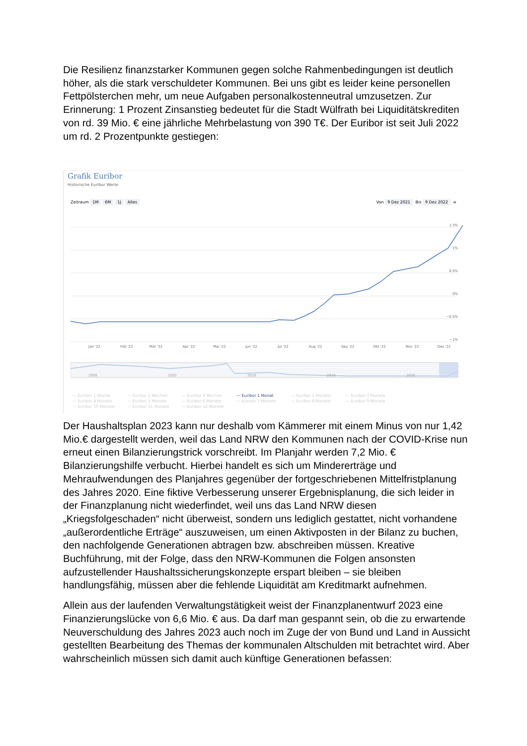Die Resilienz finanzstarker Kommunen gegen solche Rahmenbedingungen ist deutlich höher, als die stark verschuldeter Kommunen. Bei uns gibt es leider keine personellen Fettpölsterchen mehr, um neue Aufgaben personalkostenneutral umzusetzen. Zur Erinnerung: 1 Prozent Zinsanstieg bedeutet für die Stadt Wülfrath bei Liquiditätskrediten von rd. 39 Mio. € eine jährliche Mehrbelastung von 390 T€. Der Euribor ist seit Juli 2022 um rd. 2 Prozentpunkte gestiegen:
Grafik Euribor
Historische Euribor Werte
Zeitraum 1M 6M 1J Alles Von 9 Dez 2021 Bis 9 Dez 2022 ≡
1.5%
1%
0.5%
0%
−0.5%
−1%
Jan '22
Feb '22
Mär '22
Apr '22
Mai '22
Jun '22
Jul '22
Aug '22
Sep '22
Okt '22
Nov '22
Dez '22
2000
2005
2010
2015
2020
— Euribor 1 Woche — Euribor 2 Wochen — Euribor 3 Wochen — Euribor 1 Monat — Euribor 2 Monate — Euribor 3 Monate — Euribor 4 Monate — Euribor 5 Monate — Euribor 6 Monate — Euribor 7 Monate — Euribor 8 Monate — Euribor 9 Monate — Euribor 10 Monate — Euribor 11 Monate — Euribor 12 Monate
Der Haushaltsplan 2023 kann nur deshalb vom Kämmerer mit einem Minus von nur 1,42 Mio.€ dargestellt werden, weil das Land NRW den Kommunen nach der COVID-Krise nun erneut einen Bilanzierungstrick vorschreibt. Im Planjahr werden 7,2 Mio. € Bilanzierungshilfe verbucht. Hierbei handelt es sich um Mindererträge und Mehraufwendungen des Planjahres gegenüber der fortgeschriebenen Mittelfristplanung des Jahres 2020. Eine fiktive Verbesserung unserer Ergebnisplanung, die sich leider in der Finanzplanung nicht wiederfindet, weil uns das Land NRW diesen „Kriegsfolgeschaden“ nicht überweist, sondern uns lediglich gestattet, nicht vorhandene „außerordentliche Erträge“ auszuweisen, um einen Aktivposten in der Bilanz zu buchen, den nachfolgende Generationen abtragen bzw. abschreiben müssen. Kreative Buchführung, mit der Folge, dass den NRW-Kommunen die Folgen ansonsten aufzustellender Haushaltssicherungskonzepte erspart bleiben – sie bleiben handlungsfähig, müssen aber die fehlende Liquidität am Kreditmarkt aufnehmen.
Allein aus der laufenden Verwaltungstätigkeit weist der Finanzplanentwurf 2023 eine Finanzierungslücke von 6,6 Mio. € aus. Da darf man gespannt sein, ob die zu erwartende Neuverschuldung des Jahres 2023 auch noch im Zuge der von Bund und Land in Aussicht gestellten Bearbeitung des Themas der kommunalen Altschulden mit betrachtet wird. Aber wahrscheinlich müssen sich damit auch künftige Generationen befassen: